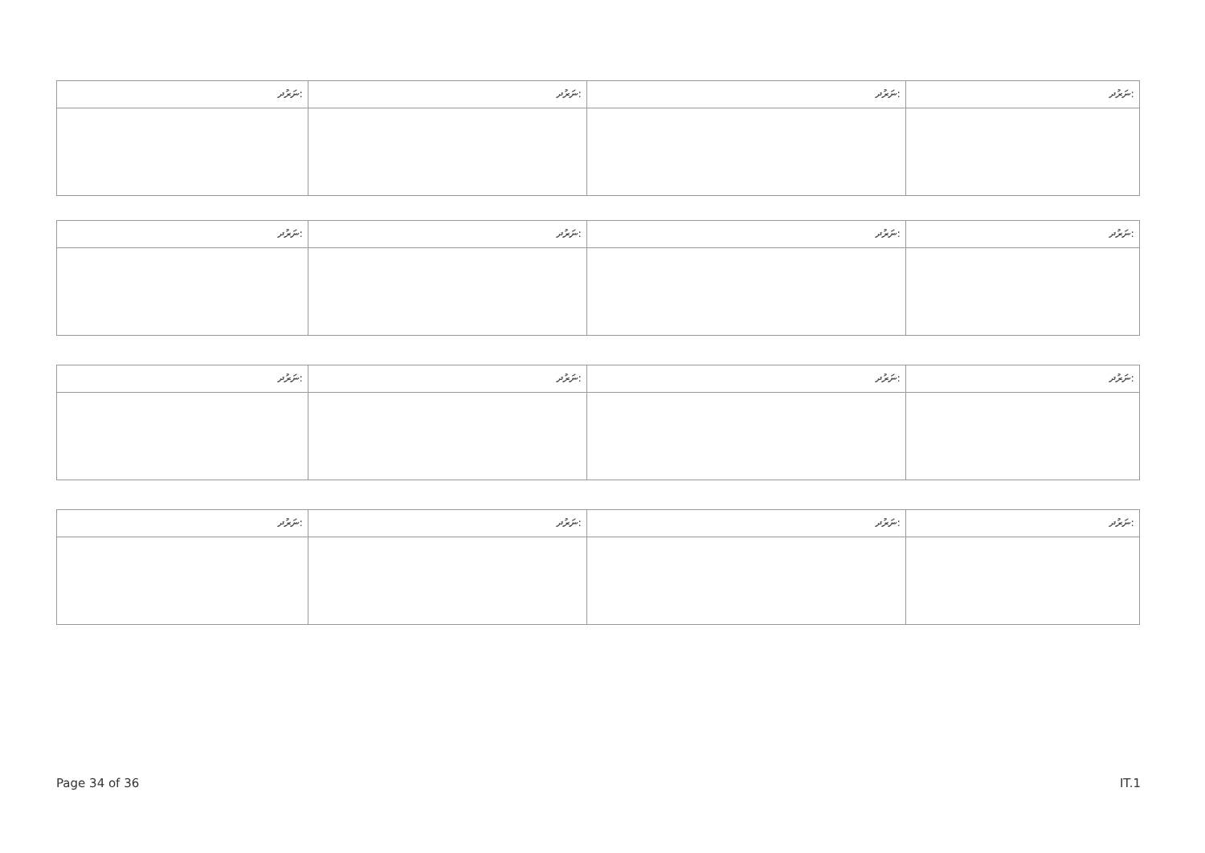| ނަރުދ: | ނަރުދ: | ނަރުދ: | ނަރުދ: |
| ނަރުދ: | ނަރުދ: | ނަރުދ: | ނަރުދ: |
| ނަރުދ: | ނަރުދ: | ނަރުދ: | ނަރުދ: |
| ނަރުދ: | ނަރުދ: | ނަރުދ: | ނަރުދ: |
Page 34 of 36 IT.1